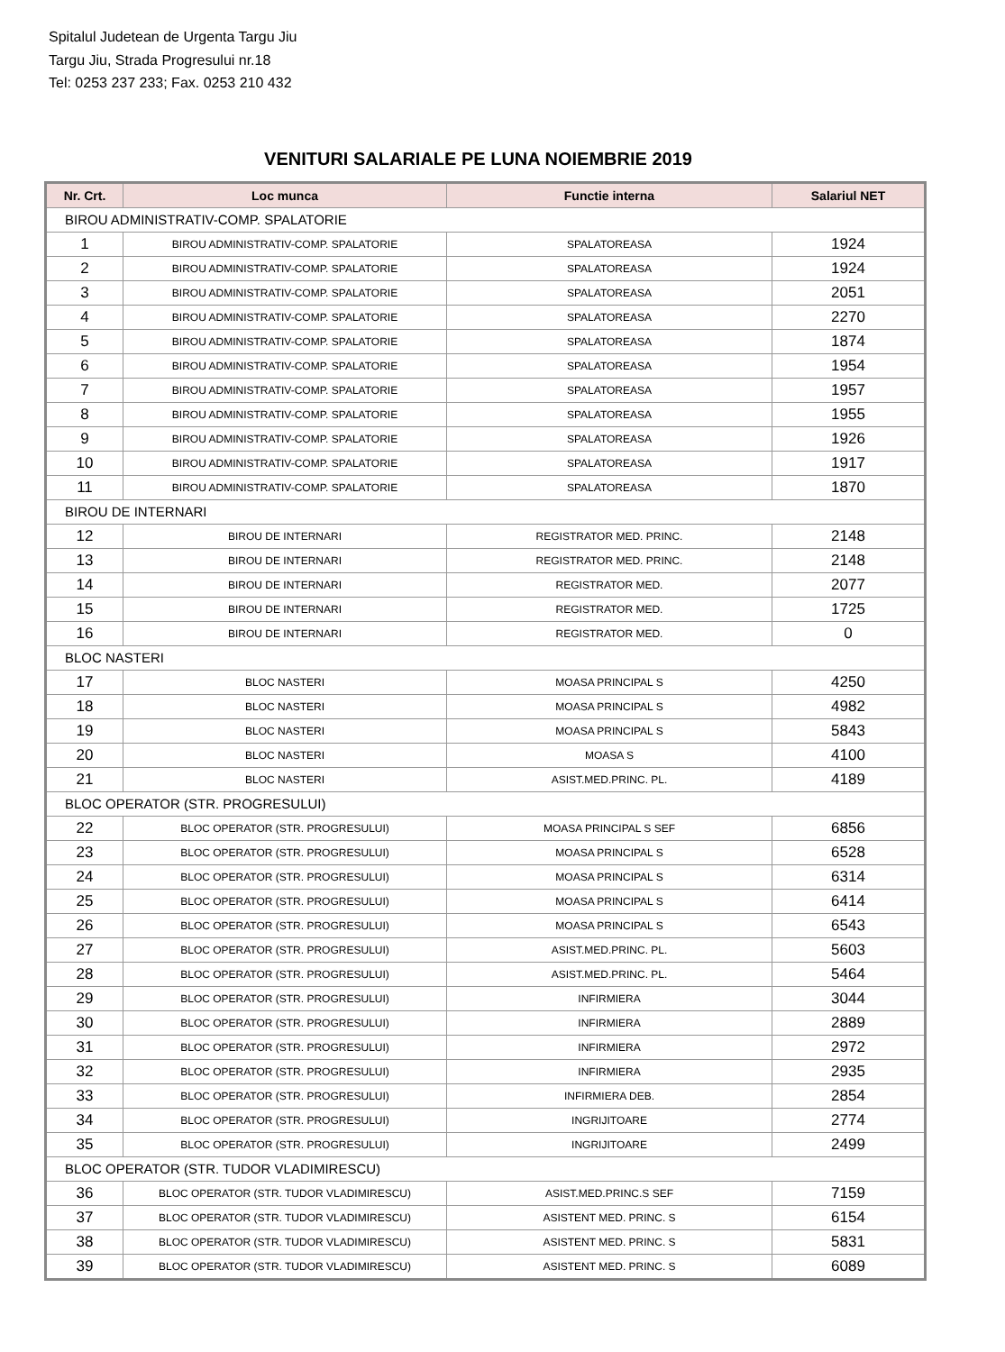Spitalul Judetean de Urgenta Targu Jiu
Targu Jiu, Strada Progresului nr.18
Tel: 0253 237 233; Fax. 0253 210 432
VENITURI SALARIALE PE LUNA NOIEMBRIE 2019
| Nr. Crt. | Loc munca | Functie interna | Salariul NET |
| --- | --- | --- | --- |
| BIROU ADMINISTRATIV-COMP. SPALATORIE | | | |
| 1 | BIROU ADMINISTRATIV-COMP. SPALATORIE | SPALATOREASA | 1924 |
| 2 | BIROU ADMINISTRATIV-COMP. SPALATORIE | SPALATOREASA | 1924 |
| 3 | BIROU ADMINISTRATIV-COMP. SPALATORIE | SPALATOREASA | 2051 |
| 4 | BIROU ADMINISTRATIV-COMP. SPALATORIE | SPALATOREASA | 2270 |
| 5 | BIROU ADMINISTRATIV-COMP. SPALATORIE | SPALATOREASA | 1874 |
| 6 | BIROU ADMINISTRATIV-COMP. SPALATORIE | SPALATOREASA | 1954 |
| 7 | BIROU ADMINISTRATIV-COMP. SPALATORIE | SPALATOREASA | 1957 |
| 8 | BIROU ADMINISTRATIV-COMP. SPALATORIE | SPALATOREASA | 1955 |
| 9 | BIROU ADMINISTRATIV-COMP. SPALATORIE | SPALATOREASA | 1926 |
| 10 | BIROU ADMINISTRATIV-COMP. SPALATORIE | SPALATOREASA | 1917 |
| 11 | BIROU ADMINISTRATIV-COMP. SPALATORIE | SPALATOREASA | 1870 |
| BIROU DE INTERNARI | | | |
| 12 | BIROU DE INTERNARI | REGISTRATOR MED. PRINC. | 2148 |
| 13 | BIROU DE INTERNARI | REGISTRATOR MED. PRINC. | 2148 |
| 14 | BIROU DE INTERNARI | REGISTRATOR MED. | 2077 |
| 15 | BIROU DE INTERNARI | REGISTRATOR MED. | 1725 |
| 16 | BIROU DE INTERNARI | REGISTRATOR MED. | 0 |
| BLOC NASTERI | | | |
| 17 | BLOC NASTERI | MOASA PRINCIPAL S | 4250 |
| 18 | BLOC NASTERI | MOASA PRINCIPAL S | 4982 |
| 19 | BLOC NASTERI | MOASA PRINCIPAL S | 5843 |
| 20 | BLOC NASTERI | MOASA S | 4100 |
| 21 | BLOC NASTERI | ASIST.MED.PRINC. PL. | 4189 |
| BLOC OPERATOR (STR. PROGRESULUI) | | | |
| 22 | BLOC OPERATOR (STR. PROGRESULUI) | MOASA PRINCIPAL S SEF | 6856 |
| 23 | BLOC OPERATOR (STR. PROGRESULUI) | MOASA PRINCIPAL S | 6528 |
| 24 | BLOC OPERATOR (STR. PROGRESULUI) | MOASA PRINCIPAL S | 6314 |
| 25 | BLOC OPERATOR (STR. PROGRESULUI) | MOASA PRINCIPAL S | 6414 |
| 26 | BLOC OPERATOR (STR. PROGRESULUI) | MOASA PRINCIPAL S | 6543 |
| 27 | BLOC OPERATOR (STR. PROGRESULUI) | ASIST.MED.PRINC. PL. | 5603 |
| 28 | BLOC OPERATOR (STR. PROGRESULUI) | ASIST.MED.PRINC. PL. | 5464 |
| 29 | BLOC OPERATOR (STR. PROGRESULUI) | INFIRMIERA | 3044 |
| 30 | BLOC OPERATOR (STR. PROGRESULUI) | INFIRMIERA | 2889 |
| 31 | BLOC OPERATOR (STR. PROGRESULUI) | INFIRMIERA | 2972 |
| 32 | BLOC OPERATOR (STR. PROGRESULUI) | INFIRMIERA | 2935 |
| 33 | BLOC OPERATOR (STR. PROGRESULUI) | INFIRMIERA DEB. | 2854 |
| 34 | BLOC OPERATOR (STR. PROGRESULUI) | INGRIJITOARE | 2774 |
| 35 | BLOC OPERATOR (STR. PROGRESULUI) | INGRIJITOARE | 2499 |
| BLOC OPERATOR (STR. TUDOR VLADIMIRESCU) | | | |
| 36 | BLOC OPERATOR (STR. TUDOR VLADIMIRESCU) | ASIST.MED.PRINC.S SEF | 7159 |
| 37 | BLOC OPERATOR (STR. TUDOR VLADIMIRESCU) | ASISTENT MED. PRINC. S | 6154 |
| 38 | BLOC OPERATOR (STR. TUDOR VLADIMIRESCU) | ASISTENT MED. PRINC. S | 5831 |
| 39 | BLOC OPERATOR (STR. TUDOR VLADIMIRESCU) | ASISTENT MED. PRINC. S | 6089 |